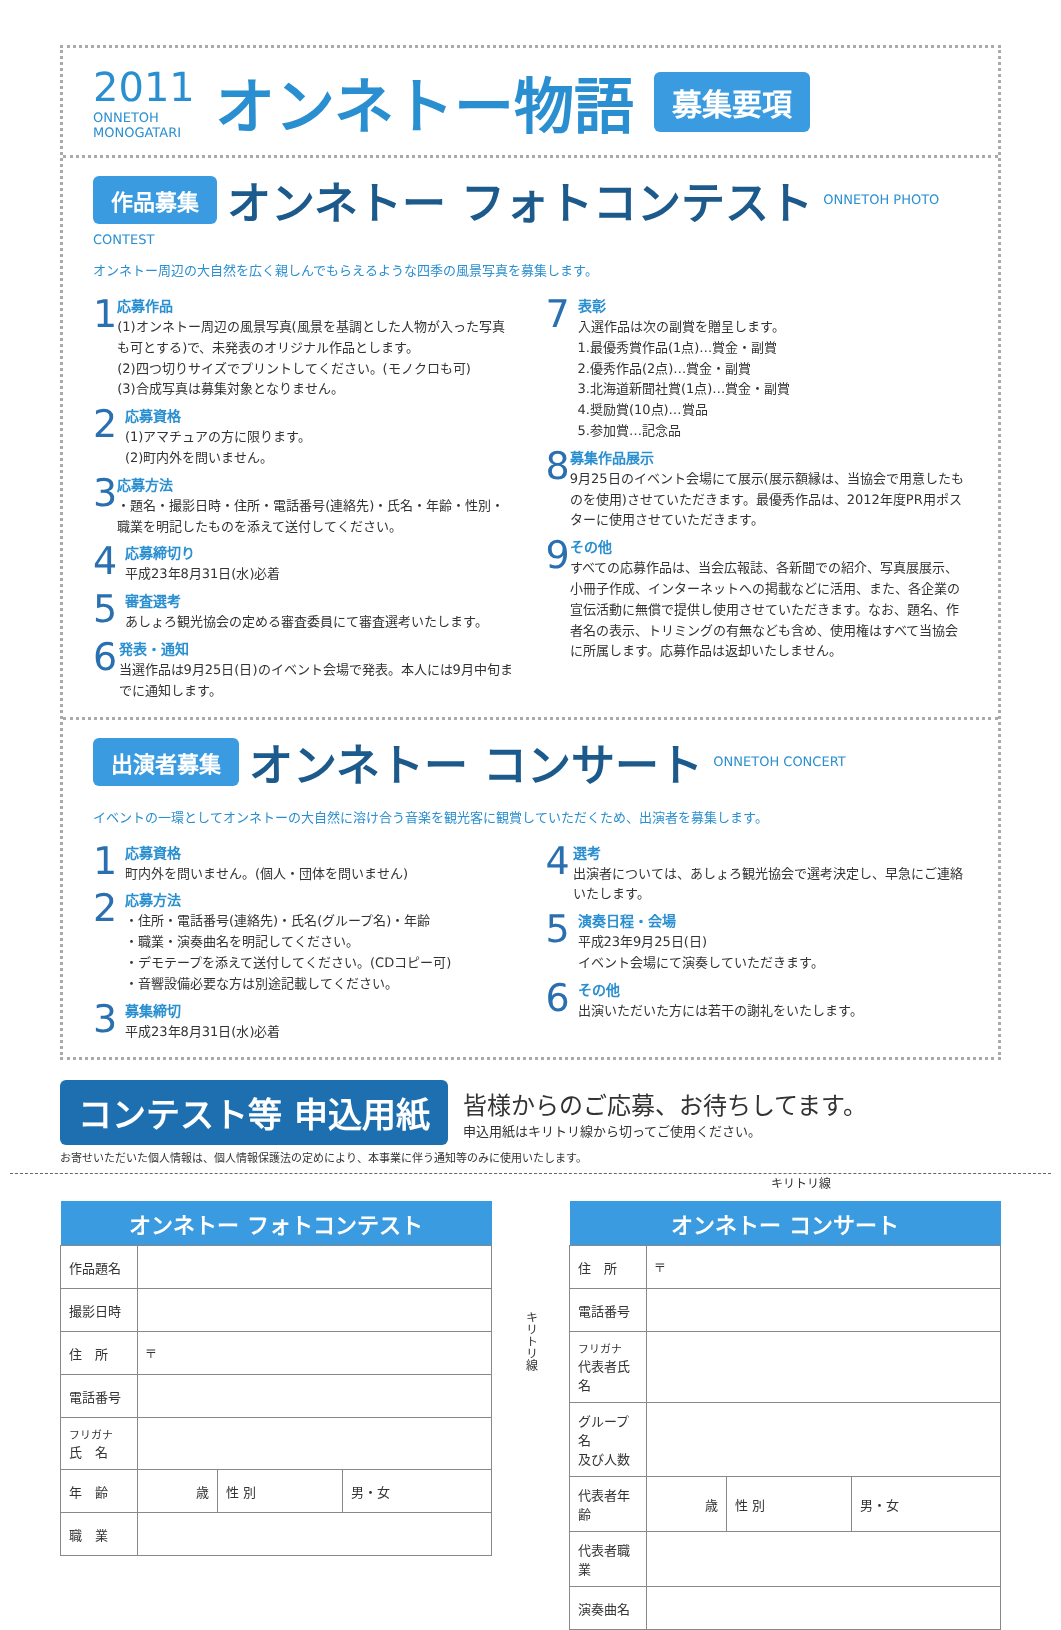2011
ONNETOH
MONOGATARI
オンネトー物語
募集要項
作品募集 オンネトー フォトコンテスト ONNETOH PHOTO CONTEST
オンネトー周辺の大自然を広く親しんでもらえるような四季の風景写真を募集します。
1
応募作品
(1)オンネトー周辺の風景写真(風景を基調とした人物が入った写真も可とする)で、未発表のオリジナル作品とします。
(2)四つ切りサイズでプリントしてください。(モノクロも可)
(3)合成写真は募集対象となりません。
2
応募資格
(1)アマチュアの方に限ります。
(2)町内外を問いません。
3
応募方法
・題名・撮影日時・住所・電話番号(連絡先)・氏名・年齢・性別・職業を明記したものを添えて送付してください。
4
応募締切り
平成23年8月31日(水)必着
5
審査選考
あしょろ観光協会の定める審査委員にて審査選考いたします。
6
発表・通知
当選作品は9月25日(日)のイベント会場で発表。本人には9月中旬までに通知します。
7
表彰
入選作品は次の副賞を贈呈します。
1.最優秀賞作品(1点)…賞金・副賞
2.優秀作品(2点)…賞金・副賞
3.北海道新聞社賞(1点)…賞金・副賞
4.奨励賞(10点)…賞品
5.参加賞…記念品
8
募集作品展示
9月25日のイベント会場にて展示(展示額縁は、当協会で用意したものを使用)させていただきます。最優秀作品は、2012年度PR用ポスターに使用させていただきます。
9
その他
すべての応募作品は、当会広報誌、各新聞での紹介、写真展展示、小冊子作成、インターネットへの掲載などに活用、また、各企業の宣伝活動に無償で提供し使用させていただきます。なお、題名、作者名の表示、トリミングの有無なども含め、使用権はすべて当協会に所属します。応募作品は返却いたしません。
出演者募集 オンネトー コンサート ONNETOH CONCERT
イベントの一環としてオンネトーの大自然に溶け合う音楽を観光客に観賞していただくため、出演者を募集します。
1
応募資格
町内外を問いません。(個人・団体を問いません)
2
応募方法
・住所・電話番号(連絡先)・氏名(グループ名)・年齢
・職業・演奏曲名を明記してください。
・デモテープを添えて送付してください。(CDコピー可)
・音響設備必要な方は別途記載してください。
3
募集締切
平成23年8月31日(水)必着
4
選考
出演者については、あしょろ観光協会で選考決定し、早急にご連絡いたします。
5
演奏日程・会場
平成23年9月25日(日)
イベント会場にて演奏していただきます。
6
その他
出演いただいた方には若干の謝礼をいたします。
コンテスト等 申込用紙
皆様からのご応募、お待ちしてます。
申込用紙はキリトリ線から切ってご使用ください。
お寄せいただいた個人情報は、個人情報保護法の定めにより、本事業に伴う通知等のみに使用いたします。
キリトリ線
| オンネトー フォトコンテスト | | | |
| --- | --- | --- | --- |
| 作品題名 | | | |
| 撮影日時 | | | |
| 住 所 | 〒 | | |
| 電話番号 | | | |
| フリガナ 氏 名 | | | |
| 年 齢 | 歳 | 性 別 | 男・女 |
| 職 業 | | | |
キリトリ線
| オンネトー コンサート | | | |
| --- | --- | --- | --- |
| 住 所 | 〒 | | |
| 電話番号 | | | |
| フリガナ 代表者氏名 | | | |
| グループ名 及び人数 | | | |
| 代表者年齢 | 歳 | 性 別 | 男・女 |
| 代表者職業 | | | |
| 演奏曲名 | | | |